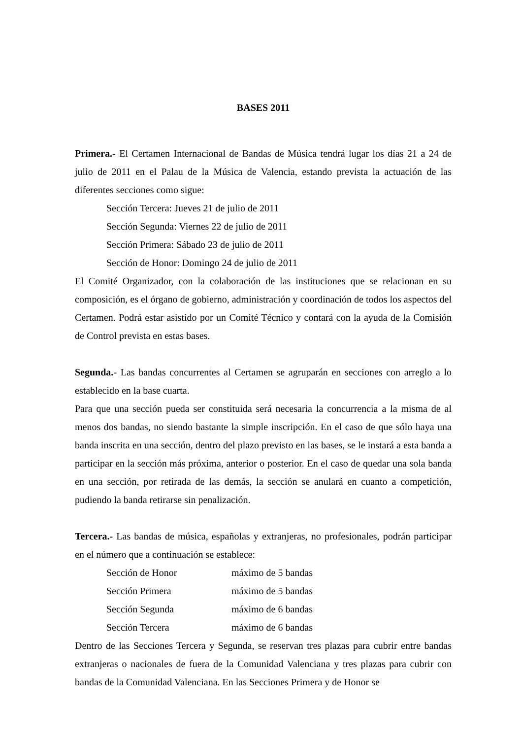BASES 2011
Primera.- El Certamen Internacional de Bandas de Música tendrá lugar los días 21 a 24 de julio de 2011 en el Palau de la Música de Valencia, estando prevista la actuación de las diferentes secciones como sigue:
Sección Tercera: Jueves 21 de julio de 2011
Sección Segunda: Viernes 22 de julio de 2011
Sección Primera: Sábado 23 de julio de 2011
Sección de Honor: Domingo 24 de julio de 2011
El Comité Organizador, con la colaboración de las instituciones que se relacionan en su composición, es el órgano de gobierno, administración y coordinación de todos los aspectos del Certamen. Podrá estar asistido por un Comité Técnico y contará con la ayuda de la Comisión de Control prevista en estas bases.
Segunda.- Las bandas concurrentes al Certamen se agruparán en secciones con arreglo a lo establecido en la base cuarta.
Para que una sección pueda ser constituida será necesaria la concurrencia a la misma de al menos dos bandas, no siendo bastante la simple inscripción. En el caso de que sólo haya una banda inscrita en una sección, dentro del plazo previsto en las bases, se le instará a esta banda a participar en la sección más próxima, anterior o posterior. En el caso de quedar una sola banda en una sección, por retirada de las demás, la sección se anulará en cuanto a competición, pudiendo la banda retirarse sin penalización.
Tercera.- Las bandas de música, españolas y extranjeras, no profesionales, podrán participar en el número que a continuación se establece:
| Sección de Honor | máximo de 5 bandas |
| Sección Primera | máximo de 5 bandas |
| Sección Segunda | máximo de 6 bandas |
| Sección Tercera | máximo de 6 bandas |
Dentro de las Secciones Tercera y Segunda, se reservan tres plazas para cubrir entre bandas extranjeras o nacionales de fuera de la Comunidad Valenciana y tres plazas para cubrir con bandas de la Comunidad Valenciana. En las Secciones Primera y de Honor se